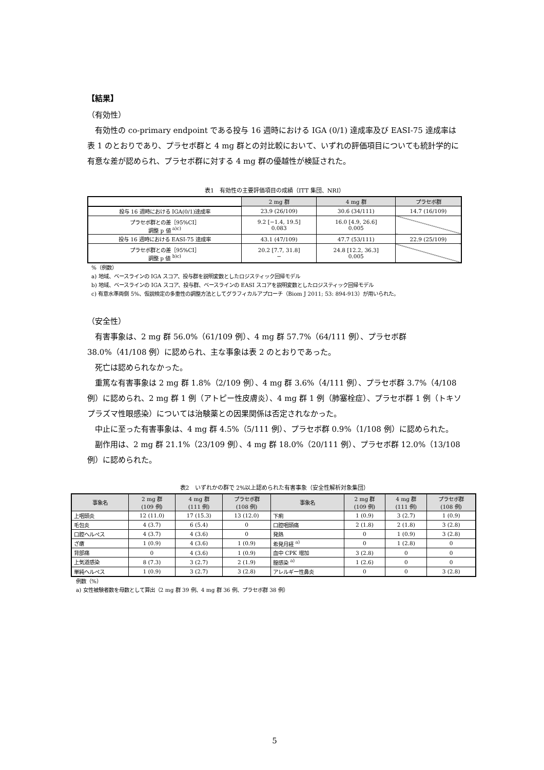【結果】
（有効性）
有効性の co-primary endpoint である投与 16 週時における IGA (0/1) 達成率及び EASI-75 達成率は表 1 のとおりであり、プラセボ群と 4 mg 群との対比較において、いずれの評価項目についても統計学的に有意な差が認められ、プラセボ群に対する 4 mg 群の優越性が検証された。
表1　有効性の主要評価項目の成績（ITT 集団、NRI）
| | 2 mg 群 | 4 mg 群 | プラセボ群 |
| 投与 16 週時における IGA(0/1)達成率 | 23.9 (26/109) | 30.6 (34/111) | 14.7 (16/109) |
| プラセボ群との差［95%CI］ 調整 p 値 <sup>a)c)</sup> | 9.2 [−1.4, 19.5] 0.083 | 16.0 [4.9, 26.6] 0.005 | |
| 投与 16 週時における EASI-75 達成率 | 43.1 (47/109) | 47.7 (53/111) | 22.9 (25/109) |
| プラセボ群との差［95%CI］ 調整 p 値 <sup>b)c)</sup> | 20.2 [7.7, 31.8] − | 24.8 [12.2, 36.3] 0.005 | |
%（例数）
a) 地域、ベースラインの IGA スコア、投与群を説明変数としたロジスティック回帰モデル
b) 地域、ベースラインの IGA スコア、投与群、ベースラインの EASI スコアを説明変数としたロジスティック回帰モデル
c) 有意水準両側 5%、仮説検定の多重性の調整方法としてグラフィカルアプローチ（Biom J 2011; 53: 894-913）が用いられた。
（安全性）
有害事象は、2 mg 群 56.0%（61/109 例）、4 mg 群 57.7%（64/111 例）、プラセボ群 38.0%（41/108 例）に認められ、主な事象は表 2 のとおりであった。
死亡は認められなかった。
重篤な有害事象は 2 mg 群 1.8%（2/109 例）、4 mg 群 3.6%（4/111 例）、プラセボ群 3.7%（4/108 例）に認められ、2 mg 群 1 例（アトピー性皮膚炎）、4 mg 群 1 例（肺塞栓症）、プラセボ群 1 例（トキソプラズマ性眼感染）については治験薬との因果関係は否定されなかった。
中止に至った有害事象は、4 mg 群 4.5%（5/111 例）、プラセボ群 0.9%（1/108 例）に認められた。
副作用は、2 mg 群 21.1%（23/109 例）、4 mg 群 18.0%（20/111 例）、プラセボ群 12.0%（13/108 例）に認められた。
表2　いずれかの群で 2%以上認められた有害事象（安全性解析対象集団）
| 事象名 | 2 mg 群 (109 例) | 4 mg 群 (111 例) | プラセボ群 (108 例) | 事象名 | 2 mg 群 (109 例) | 4 mg 群 (111 例) | プラセボ群 (108 例) |
| --- | --- | --- | --- | --- | --- | --- | --- |
| 上咽頭炎 | 12 (11.0) | 17 (15.3) | 13 (12.0) | 下痢 | 1 (0.9) | 3 (2.7) | 1 (0.9) |
| 毛包炎 | 4 (3.7) | 6 (5.4) | 0 | 口腔咽頭痛 | 2 (1.8) | 2 (1.8) | 3 (2.8) |
| 口腔ヘルペス | 4 (3.7) | 4 (3.6) | 0 | 発熱 | 0 | 1 (0.9) | 3 (2.8) |
| ざ瘡 | 1 (0.9) | 4 (3.6) | 1 (0.9) | 希発月経 <sup>a)</sup> | 0 | 1 (2.8) | 0 |
| 背部痛 | 0 | 4 (3.6) | 1 (0.9) | 血中 CPK 増加 | 3 (2.8) | 0 | 0 |
| 上気道感染 | 8 (7.3) | 3 (2.7) | 2 (1.9) | 膣感染 <sup>a)</sup> | 1 (2.6) | 0 | 0 |
| 単純ヘルペス | 1 (0.9) | 3 (2.7) | 3 (2.8) | アレルギー性鼻炎 | 0 | 0 | 3 (2.8) |
例数（%）
a) 女性被験者数を母数として算出（2 mg 群 39 例、4 mg 群 36 例、プラセボ群 38 例）
5